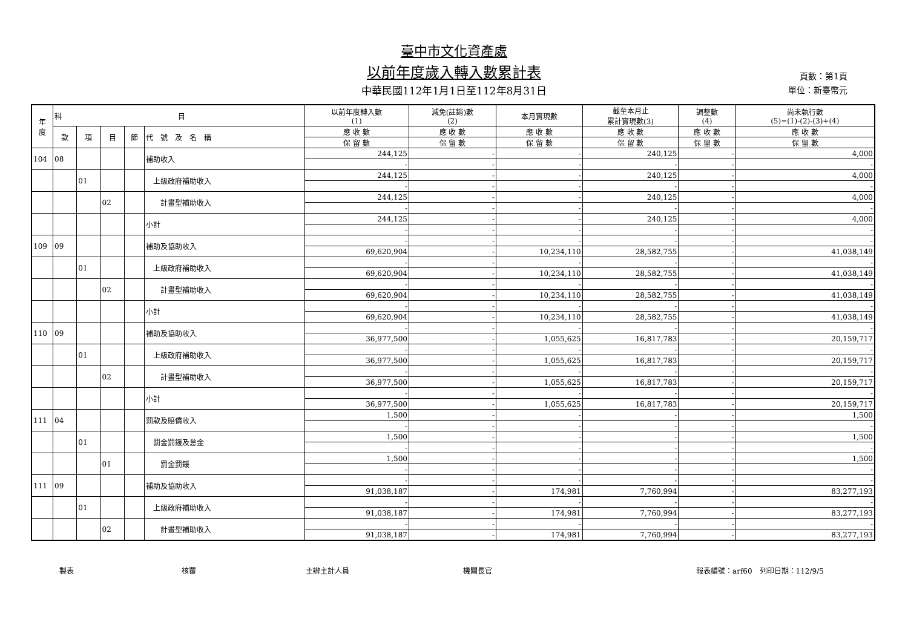臺中市文化資產處
以前年度歲入轉入數累計表
中華民國112年1月1日至112年8月31日
頁數：第1頁
單位：新臺幣元
| 年 度 | 科 目 | | | | | 以前年度轉入數 (1) | 減免(註銷)數 (2) | 本月實現數 | 截至本月止 累計實現數(3) | 調整數 (4) | 尚未執行數 (5)=(1)-(2)-(3)+(4) |
| --- | --- | --- | --- | --- | --- | --- | --- | --- | --- | --- | --- |
| | 款 | 項 | 目 | 節 | 代 號 及 名 稱 | 應 收 數 | 應 收 數 | 應 收 數 | 應 收 數 | 應 收 數 | 應 收 數 |
| | | | | | | 保 留 數 | 保 留 數 | 保 留 數 | 保 留 數 | 保 留 數 | 保 留 數 |
| 104 | 08 | | | | 補助收入 | 244,125 | - | - | 240,125 | - | 4,000 |
| | | | | | | - | - | - | - | - | - |
| | | 01 | | | 上級政府補助收入 | 244,125 | - | - | 240,125 | - | 4,000 |
| | | | | | | - | - | - | - | - | - |
| | | | 02 | | 計畫型補助收入 | 244,125 | - | - | 240,125 | - | 4,000 |
| | | | | | | - | - | - | - | - | - |
| | | | | | 小計 | 244,125 | - | - | 240,125 | - | 4,000 |
| | | | | | | - | - | - | - | - | - |
| 109 | 09 | | | | 補助及協助收入 | - | - | - | - | - | - |
| | | | | | | 69,620,904 | - | 10,234,110 | 28,582,755 | - | 41,038,149 |
| | | 01 | | | 上級政府補助收入 | - | - | - | - | - | - |
| | | | | | | 69,620,904 | - | 10,234,110 | 28,582,755 | - | 41,038,149 |
| | | | 02 | | 計畫型補助收入 | - | - | - | - | - | - |
| | | | | | | 69,620,904 | - | 10,234,110 | 28,582,755 | - | 41,038,149 |
| | | | | | 小計 | - | - | - | - | - | - |
| | | | | | | 69,620,904 | - | 10,234,110 | 28,582,755 | - | 41,038,149 |
| 110 | 09 | | | | 補助及協助收入 | - | - | - | - | - | - |
| | | | | | | 36,977,500 | - | 1,055,625 | 16,817,783 | - | 20,159,717 |
| | | 01 | | | 上級政府補助收入 | - | - | - | - | - | - |
| | | | | | | 36,977,500 | - | 1,055,625 | 16,817,783 | - | 20,159,717 |
| | | | 02 | | 計畫型補助收入 | - | - | - | - | - | - |
| | | | | | | 36,977,500 | - | 1,055,625 | 16,817,783 | - | 20,159,717 |
| | | | | | 小計 | - | - | - | - | - | - |
| | | | | | | 36,977,500 | - | 1,055,625 | 16,817,783 | - | 20,159,717 |
| 111 | 04 | | | | 罰款及賠償收入 | 1,500 | - | - | - | - | 1,500 |
| | | | | | | - | - | - | - | - | - |
| | | 01 | | | 罰金罰鍰及怠金 | 1,500 | - | - | - | - | 1,500 |
| | | | | | | - | - | - | - | - | - |
| | | | 01 | | 罰金罰鍰 | 1,500 | - | - | - | - | 1,500 |
| | | | | | | - | - | - | - | - | - |
| 111 | 09 | | | | 補助及協助收入 | - | - | - | - | - | - |
| | | | | | | 91,038,187 | - | 174,981 | 7,760,994 | - | 83,277,193 |
| | | 01 | | | 上級政府補助收入 | - | - | - | - | - | - |
| | | | | | | 91,038,187 | - | 174,981 | 7,760,994 | - | 83,277,193 |
| | | | 02 | | 計畫型補助收入 | - | - | - | - | - | - |
| | | | | | | 91,038,187 | - | 174,981 | 7,760,994 | - | 83,277,193 |
製表 核覆 主辦主計人員 機關長官 報表編號：arf60　列印日期：112/9/5